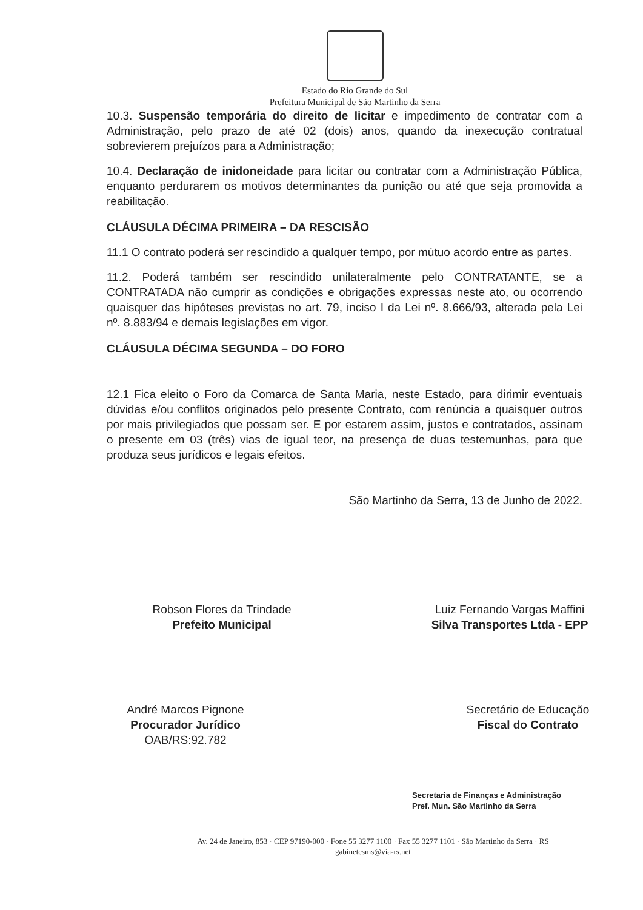Estado do Rio Grande do Sul
Prefeitura Municipal de São Martinho da Serra
10.3. Suspensão temporária do direito de licitar e impedimento de contratar com a Administração, pelo prazo de até 02 (dois) anos, quando da inexecução contratual sobrevierem prejuízos para a Administração;
10.4. Declaração de inidoneidade para licitar ou contratar com a Administração Pública, enquanto perdurarem os motivos determinantes da punição ou até que seja promovida a reabilitação.
CLÁUSULA DÉCIMA PRIMEIRA – DA RESCISÃO
11.1 O contrato poderá ser rescindido a qualquer tempo, por mútuo acordo entre as partes.
11.2. Poderá também ser rescindido unilateralmente pelo CONTRATANTE, se a CONTRATADA não cumprir as condições e obrigações expressas neste ato, ou ocorrendo quaisquer das hipóteses previstas no art. 79, inciso I da Lei nº. 8.666/93, alterada pela Lei nº. 8.883/94 e demais legislações em vigor.
CLÁUSULA DÉCIMA SEGUNDA – DO FORO
12.1 Fica eleito o Foro da Comarca de Santa Maria, neste Estado, para dirimir eventuais dúvidas e/ou conflitos originados pelo presente Contrato, com renúncia a quaisquer outros por mais privilegiados que possam ser. E por estarem assim, justos e contratados, assinam o presente em 03 (três) vias de igual teor, na presença de duas testemunhas, para que produza seus jurídicos e legais efeitos.
São Martinho da Serra, 13 de Junho de 2022.
Robson Flores da Trindade
Prefeito Municipal
Luiz Fernando Vargas Maffini
Silva Transportes Ltda - EPP
André Marcos Pignone
Procurador Jurídico
OAB/RS:92.782
Secretário de Educação
Fiscal do Contrato
Secretaria de Finanças e Administração
Pref. Mun. São Martinho da Serra
Av. 24 de Janeiro, 853 · CEP 97190-000 · Fone 55 3277 1100 · Fax 55 3277 1101 · São Martinho da Serra · RS
gabinetesms@via-rs.net